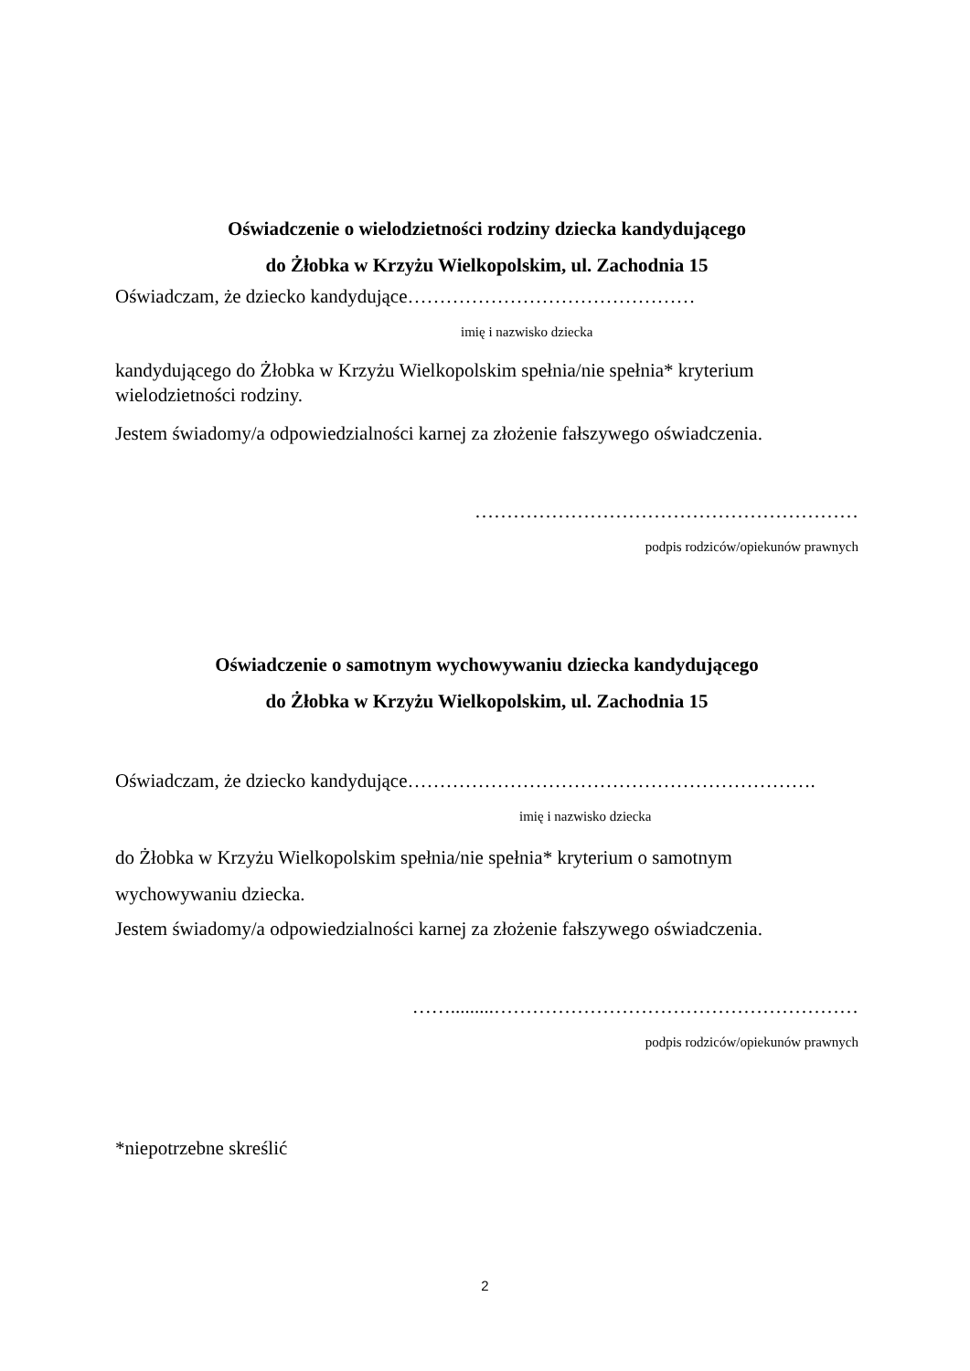Oświadczenie o wielodzietności rodziny dziecka kandydującego
do Żłobka w Krzyżu Wielkopolskim, ul. Zachodnia 15
Oświadczam, że dziecko kandydujące………………………………………
imię i nazwisko dziecka
kandydującego do Żłobka w Krzyżu Wielkopolskim spełnia/nie spełnia* kryterium wielodzietności rodziny.
Jestem świadomy/a odpowiedzialności karnej za złożenie fałszywego oświadczenia.
……………………………………………………
podpis rodziców/opiekunów prawnych
Oświadczenie o samotnym wychowywaniu dziecka kandydującego
do Żłobka w Krzyżu Wielkopolskim, ul. Zachodnia 15
Oświadczam, że dziecko kandydujące……………………………………………………….
imię i nazwisko dziecka
do Żłobka w Krzyżu Wielkopolskim spełnia/nie spełnia* kryterium o samotnym
wychowywaniu dziecka.
Jestem świadomy/a odpowiedzialności karnej za złożenie fałszywego oświadczenia.
…….........…………………………………………………
podpis rodziców/opiekunów prawnych
*niepotrzebne skreślić
2